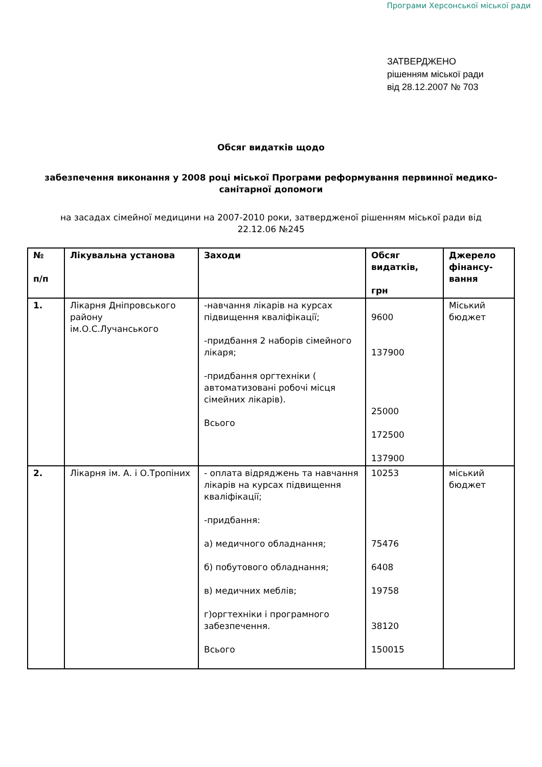Програми Херсонської міської ради
ЗАТВЕРДЖЕНО
рішенням міської ради
від 28.12.2007 № 703
Обсяг видатків щодо
забезпечення виконання у 2008 році міської Програми реформування первинної медико-санітарної допомоги
на засадах сімейної медицини на 2007-2010 роки, затвердженої рішенням міської ради від 22.12.06 №245
| № п/п | Лікувальна установа | Заходи | Обсяг видатків, грн | Джерело фінансу-вання |
| 1. | Лікарня Дніпровського району ім.О.С.Лучанського | -навчання лікарів на курсах підвищення кваліфікації; -придбання 2 наборів сімейного лікаря; -придбання оргтехніки ( автоматизовані робочі місця сімейних лікарів). Всього | 9600 137900 25000 172500 137900 | Міський бюджет |
| 2. | Лікарня ім. А. і О.Тропіних | - оплата відряджень та навчання лікарів на курсах підвищення кваліфікації; -придбання: а) медичного обладнання; б) побутового обладнання; в) медичних меблів; г)оргтехніки і програмного забезпечення. Всього | 10253 75476 6408 19758 38120 150015 | міський бюджет |